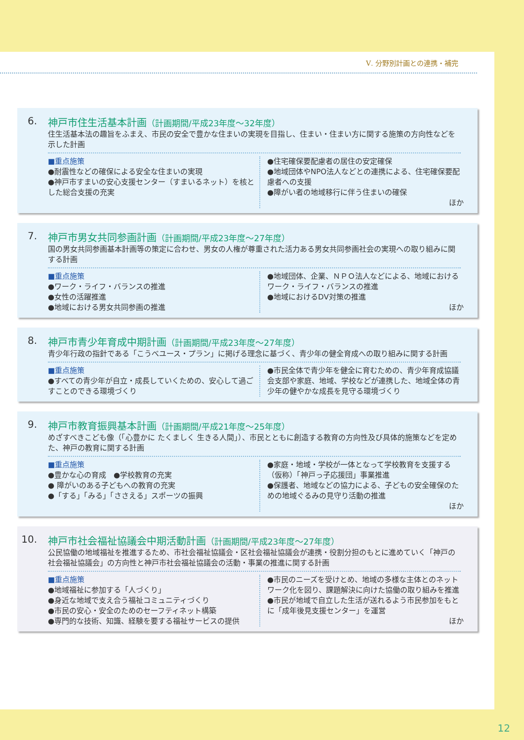Ⅴ. 分野別計画との連携・補完
6. 神戸市住生活基本計画（計画期間/平成23年度～32年度）
住生活基本法の趣旨をふまえ、市民の安全で豊かな住まいの実現を目指し、住まい・住まい方に関する施策の方向性などを示した計画
■重点施策
●耐震性などの確保による安全な住まいの実現
●神戸市すまいの安心支援センター（すまいるネット）を核とした総合支援の充実
●住宅確保要配慮者の居住の安定確保
●地域団体やNPO法人などとの連携による、住宅確保要配慮者への支援
●障がい者の地域移行に伴う住まいの確保
ほか
7. 神戸市男女共同参画計画（計画期間/平成23年度～27年度）
国の男女共同参画基本計画等の策定に合わせ、男女の人権が尊重された活力ある男女共同参画社会の実現への取り組みに関する計画
■重点施策
●ワーク・ライフ・バランスの推進
●女性の活躍推進
●地域における男女共同参画の推進
●地域団体、企業、ＮＰＯ法人などによる、地域におけるワーク・ライフ・バランスの推進
●地域におけるDV対策の推進
ほか
8. 神戸市青少年育成中期計画（計画期間/平成23年度～27年度）
青少年行政の指針である「こうべユース・プラン」に掲げる理念に基づく、青少年の健全育成への取り組みに関する計画
■重点施策
●すべての青少年が自立・成長していくための、安心して過ごすことのできる環境づくり
●市民全体で青少年を健全に育むための、青少年育成協議会支部や家庭、地域、学校などが連携した、地域全体の青少年の健やかな成長を見守る環境づくり
9. 神戸市教育振興基本計画（計画期間/平成21年度～25年度）
めざすべきこども像（「心豊かに たくましく 生きる人間」）、市民とともに創造する教育の方向性及び具体的施策などを定めた、神戸の教育に関する計画
■重点施策
●豊かな心の育成　●学校教育の充実
● 障がいのある子どもへの教育の充実
●「する」「みる」「ささえる」スポーツの振興
●家庭・地域・学校が一体となって学校教育を支援する（仮称）「神戸っ子応援団」事業推進
●保護者、地域などの協力による、子どもの安全確保のための地域ぐるみの見守り活動の推進
ほか
10. 神戸市社会福祉協議会中期活動計画（計画期間/平成23年度～27年度）
公民協働の地域福祉を推進するため、市社会福祉協議会・区社会福祉協議会が連携・役割分担のもとに進めていく「神戸の社会福祉協議会」の方向性と神戸市社会福祉協議会の活動・事業の推進に関する計画
■重点施策
●地域福祉に参加する「人づくり」
●身近な地域で支え合う福祉コミュニティづくり
●市民の安心・安全のためのセーフティネット構築
●専門的な技術、知識、経験を要する福祉サービスの提供
●市民のニーズを受けとめ、地域の多様な主体とのネットワーク化を図り、課題解決に向けた協働の取り組みを推進
●市民が地域で自立した生活が送れるよう市民参加をもとに「成年後見支援センター」を運営
ほか
12